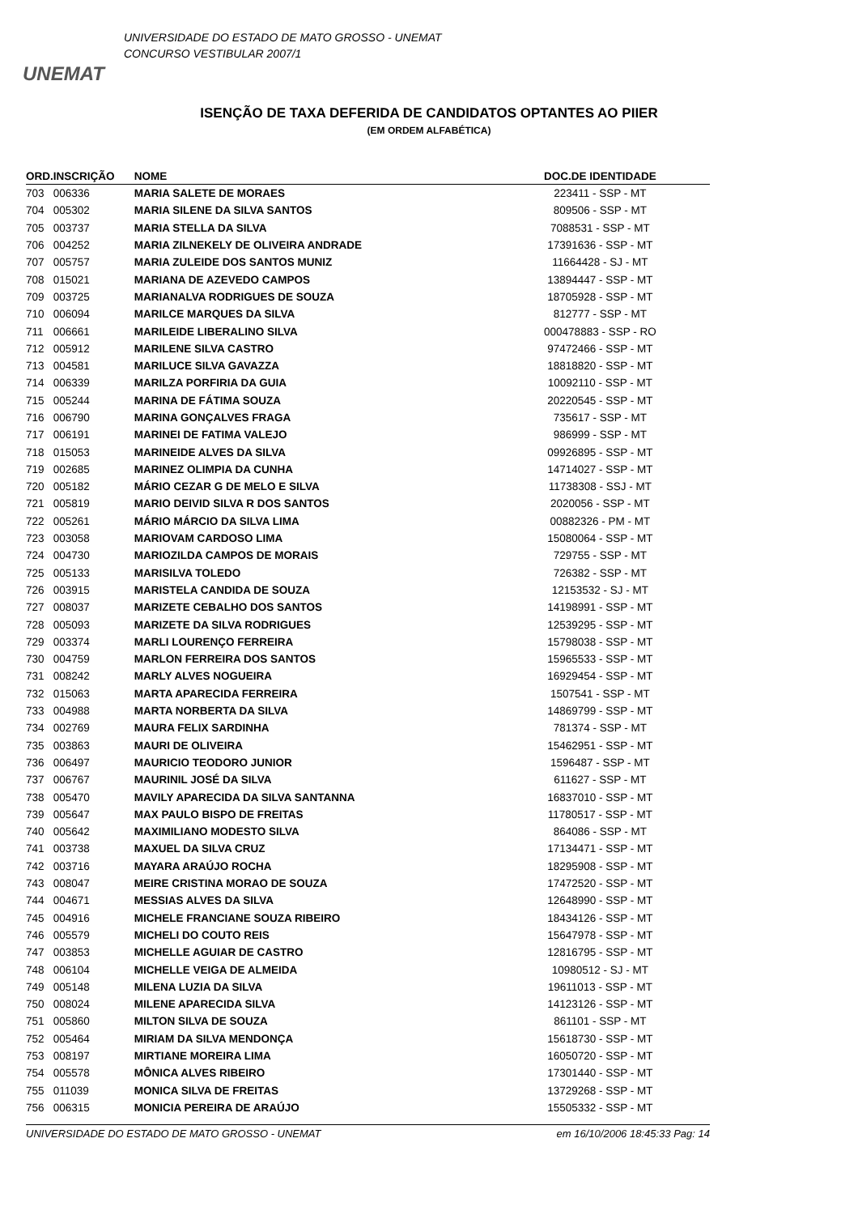UNEMAT
UNIVERSIDADE DO ESTADO DE MATO GROSSO - UNEMAT
CONCURSO VESTIBULAR 2007/1
ISENÇÃO DE TAXA DEFERIDA DE CANDIDATOS OPTANTES AO PIIER
(EM ORDEM ALFABÉTICA)
| ORD. | INSCRIÇÃO | NOME | DOC.DE IDENTIDADE |
| --- | --- | --- | --- |
| 703 | 006336 | MARIA SALETE DE MORAES | 223411 - SSP - MT |
| 704 | 005302 | MARIA SILENE DA SILVA SANTOS | 809506 - SSP - MT |
| 705 | 003737 | MARIA STELLA DA SILVA | 7088531 - SSP - MT |
| 706 | 004252 | MARIA ZILNEKELY DE OLIVEIRA ANDRADE | 17391636 - SSP - MT |
| 707 | 005757 | MARIA ZULEIDE DOS SANTOS MUNIZ | 11664428 - SJ - MT |
| 708 | 015021 | MARIANA DE AZEVEDO CAMPOS | 13894447 - SSP - MT |
| 709 | 003725 | MARIANALVA RODRIGUES DE SOUZA | 18705928 - SSP - MT |
| 710 | 006094 | MARILCE MARQUES DA SILVA | 812777 - SSP - MT |
| 711 | 006661 | MARILEIDE LIBERALINO SILVA | 000478883 - SSP - RO |
| 712 | 005912 | MARILENE SILVA CASTRO | 97472466 - SSP - MT |
| 713 | 004581 | MARILUCE SILVA GAVAZZA | 18818820 - SSP - MT |
| 714 | 006339 | MARILZA PORFIRIA DA GUIA | 10092110 - SSP - MT |
| 715 | 005244 | MARINA DE FÁTIMA SOUZA | 20220545 - SSP - MT |
| 716 | 006790 | MARINA GONÇALVES FRAGA | 735617 - SSP - MT |
| 717 | 006191 | MARINEI DE FATIMA VALEJO | 986999 - SSP - MT |
| 718 | 015053 | MARINEIDE ALVES DA SILVA | 09926895 - SSP - MT |
| 719 | 002685 | MARINEZ OLIMPIA DA CUNHA | 14714027 - SSP - MT |
| 720 | 005182 | MÁRIO CEZAR G DE MELO E SILVA | 11738308 - SSJ - MT |
| 721 | 005819 | MARIO DEIVID SILVA R DOS SANTOS | 2020056 - SSP - MT |
| 722 | 005261 | MÁRIO MÁRCIO DA SILVA LIMA | 00882326 - PM - MT |
| 723 | 003058 | MARIOVAM CARDOSO LIMA | 15080064 - SSP - MT |
| 724 | 004730 | MARIOZILDA CAMPOS DE MORAIS | 729755 - SSP - MT |
| 725 | 005133 | MARISILVA TOLEDO | 726382 - SSP - MT |
| 726 | 003915 | MARISTELA CANDIDA DE SOUZA | 12153532 - SJ - MT |
| 727 | 008037 | MARIZETE CEBALHO DOS SANTOS | 14198991 - SSP - MT |
| 728 | 005093 | MARIZETE DA SILVA RODRIGUES | 12539295 - SSP - MT |
| 729 | 003374 | MARLI LOURENÇO FERREIRA | 15798038 - SSP - MT |
| 730 | 004759 | MARLON FERREIRA DOS SANTOS | 15965533 - SSP - MT |
| 731 | 008242 | MARLY ALVES NOGUEIRA | 16929454 - SSP - MT |
| 732 | 015063 | MARTA APARECIDA FERREIRA | 1507541 - SSP - MT |
| 733 | 004988 | MARTA NORBERTA DA SILVA | 14869799 - SSP - MT |
| 734 | 002769 | MAURA FELIX SARDINHA | 781374 - SSP - MT |
| 735 | 003863 | MAURI DE OLIVEIRA | 15462951 - SSP - MT |
| 736 | 006497 | MAURICIO TEODORO JUNIOR | 1596487 - SSP - MT |
| 737 | 006767 | MAURINIL JOSÉ DA SILVA | 611627 - SSP - MT |
| 738 | 005470 | MAVILY APARECIDA DA SILVA SANTANNA | 16837010 - SSP - MT |
| 739 | 005647 | MAX PAULO BISPO DE FREITAS | 11780517 - SSP - MT |
| 740 | 005642 | MAXIMILIANO MODESTO SILVA | 864086 - SSP - MT |
| 741 | 003738 | MAXUEL DA SILVA CRUZ | 17134471 - SSP - MT |
| 742 | 003716 | MAYARA ARAÚJO ROCHA | 18295908 - SSP - MT |
| 743 | 008047 | MEIRE CRISTINA MORAO DE SOUZA | 17472520 - SSP - MT |
| 744 | 004671 | MESSIAS ALVES DA SILVA | 12648990 - SSP - MT |
| 745 | 004916 | MICHELE FRANCIANE SOUZA RIBEIRO | 18434126 - SSP - MT |
| 746 | 005579 | MICHELI DO COUTO REIS | 15647978 - SSP - MT |
| 747 | 003853 | MICHELLE AGUIAR DE CASTRO | 12816795 - SSP - MT |
| 748 | 006104 | MICHELLE VEIGA DE ALMEIDA | 10980512 - SJ - MT |
| 749 | 005148 | MILENA LUZIA DA SILVA | 19611013 - SSP - MT |
| 750 | 008024 | MILENE APARECIDA SILVA | 14123126 - SSP - MT |
| 751 | 005860 | MILTON SILVA DE SOUZA | 861101 - SSP - MT |
| 752 | 005464 | MIRIAM DA SILVA MENDONÇA | 15618730 - SSP - MT |
| 753 | 008197 | MIRTIANE MOREIRA LIMA | 16050720 - SSP - MT |
| 754 | 005578 | MÔNICA ALVES RIBEIRO | 17301440 - SSP - MT |
| 755 | 011039 | MONICA SILVA DE FREITAS | 13729268 - SSP - MT |
| 756 | 006315 | MONICIA PEREIRA DE ARAÚJO | 15505332 - SSP - MT |
UNIVERSIDADE DO ESTADO DE MATO GROSSO - UNEMAT em 16/10/2006 18:45:33 Pag: 14